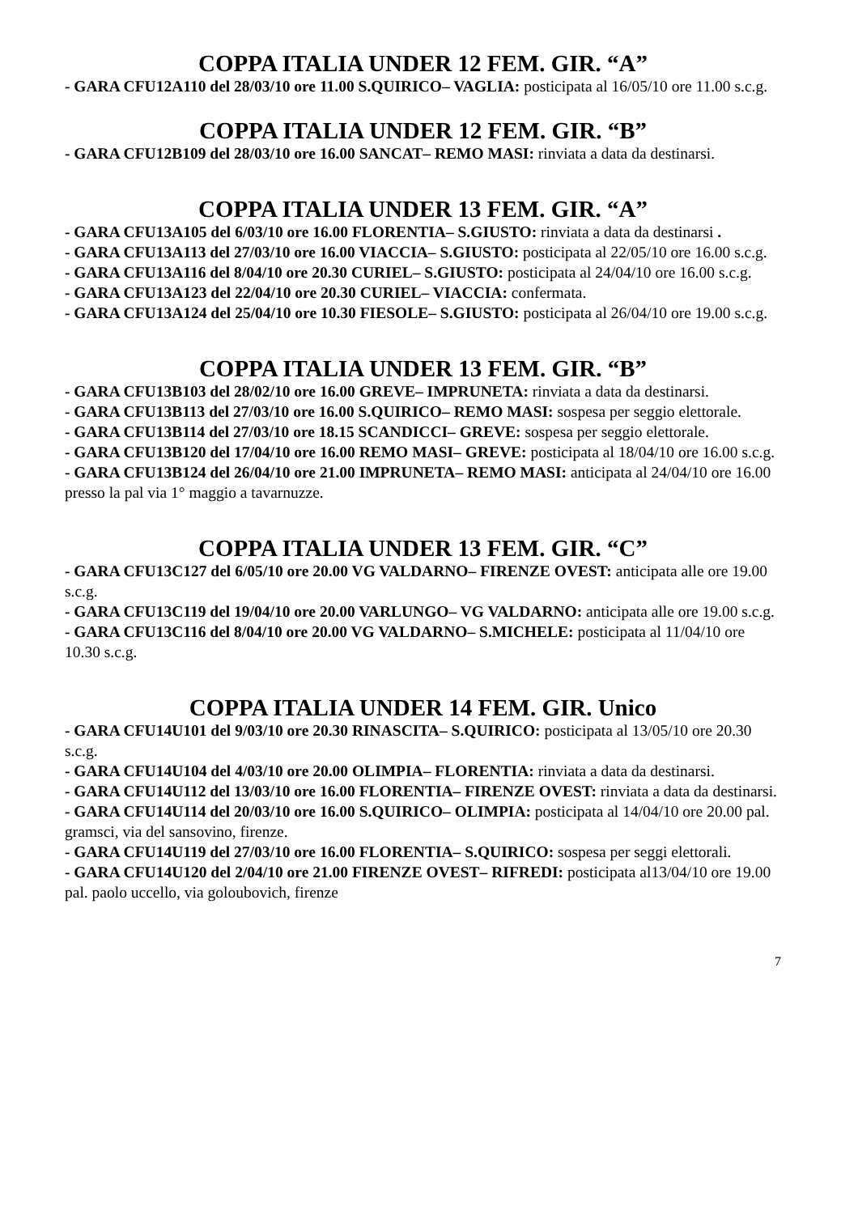COPPA ITALIA UNDER 12 FEM. GIR. “A”
- GARA CFU12A110 del 28/03/10 ore 11.00 S.QUIRICO– VAGLIA: posticipata al 16/05/10 ore 11.00 s.c.g.
COPPA ITALIA UNDER 12 FEM. GIR. “B”
- GARA CFU12B109 del 28/03/10 ore 16.00 SANCAT– REMO MASI: rinviata a data da destinarsi.
COPPA ITALIA UNDER 13 FEM. GIR. “A”
- GARA CFU13A105 del 6/03/10 ore 16.00 FLORENTIA– S.GIUSTO: rinviata a data da destinarsi .
- GARA CFU13A113 del 27/03/10 ore 16.00 VIACCIA– S.GIUSTO: posticipata al 22/05/10 ore 16.00 s.c.g.
- GARA CFU13A116 del 8/04/10 ore 20.30 CURIEL– S.GIUSTO: posticipata al 24/04/10 ore 16.00 s.c.g.
- GARA CFU13A123 del 22/04/10 ore 20.30 CURIEL– VIACCIA: confermata.
- GARA CFU13A124 del 25/04/10 ore 10.30 FIESOLE– S.GIUSTO: posticipata al 26/04/10 ore 19.00 s.c.g.
COPPA ITALIA UNDER 13 FEM. GIR. “B”
- GARA CFU13B103 del 28/02/10 ore 16.00 GREVE– IMPRUNETA: rinviata a data da destinarsi.
- GARA CFU13B113 del 27/03/10 ore 16.00 S.QUIRICO– REMO MASI: sospesa per seggio elettorale.
- GARA CFU13B114 del 27/03/10 ore 18.15 SCANDICCI– GREVE: sospesa per seggio elettorale.
- GARA CFU13B120 del 17/04/10 ore 16.00 REMO MASI– GREVE: posticipata al 18/04/10 ore 16.00 s.c.g.
- GARA CFU13B124 del 26/04/10 ore 21.00 IMPRUNETA– REMO MASI: anticipata al 24/04/10 ore 16.00 presso la pal via 1° maggio a tavarnuzze.
COPPA ITALIA UNDER 13 FEM. GIR. “C”
- GARA CFU13C127 del 6/05/10 ore 20.00 VG VALDARNO– FIRENZE OVEST: anticipata alle ore 19.00 s.c.g.
- GARA CFU13C119 del 19/04/10 ore 20.00 VARLUNGO– VG VALDARNO: anticipata alle ore 19.00 s.c.g.
- GARA CFU13C116 del 8/04/10 ore 20.00 VG VALDARNO– S.MICHELE: posticipata al 11/04/10 ore 10.30 s.c.g.
COPPA ITALIA UNDER 14 FEM. GIR. Unico
- GARA CFU14U101 del 9/03/10 ore 20.30 RINASCITA– S.QUIRICO: posticipata al 13/05/10 ore 20.30 s.c.g.
- GARA CFU14U104 del 4/03/10 ore 20.00 OLIMPIA– FLORENTIA: rinviata a data da destinarsi.
- GARA CFU14U112 del 13/03/10 ore 16.00 FLORENTIA– FIRENZE OVEST: rinviata a data da destinarsi.
- GARA CFU14U114 del 20/03/10 ore 16.00 S.QUIRICO– OLIMPIA: posticipata al 14/04/10 ore 20.00 pal. gramsci, via del sansovino, firenze.
- GARA CFU14U119 del 27/03/10 ore 16.00 FLORENTIA– S.QUIRICO: sospesa per seggi elettorali.
- GARA CFU14U120 del 2/04/10 ore 21.00 FIRENZE OVEST– RIFREDI: posticipata al13/04/10 ore 19.00 pal. paolo uccello, via goloubovich, firenze
7